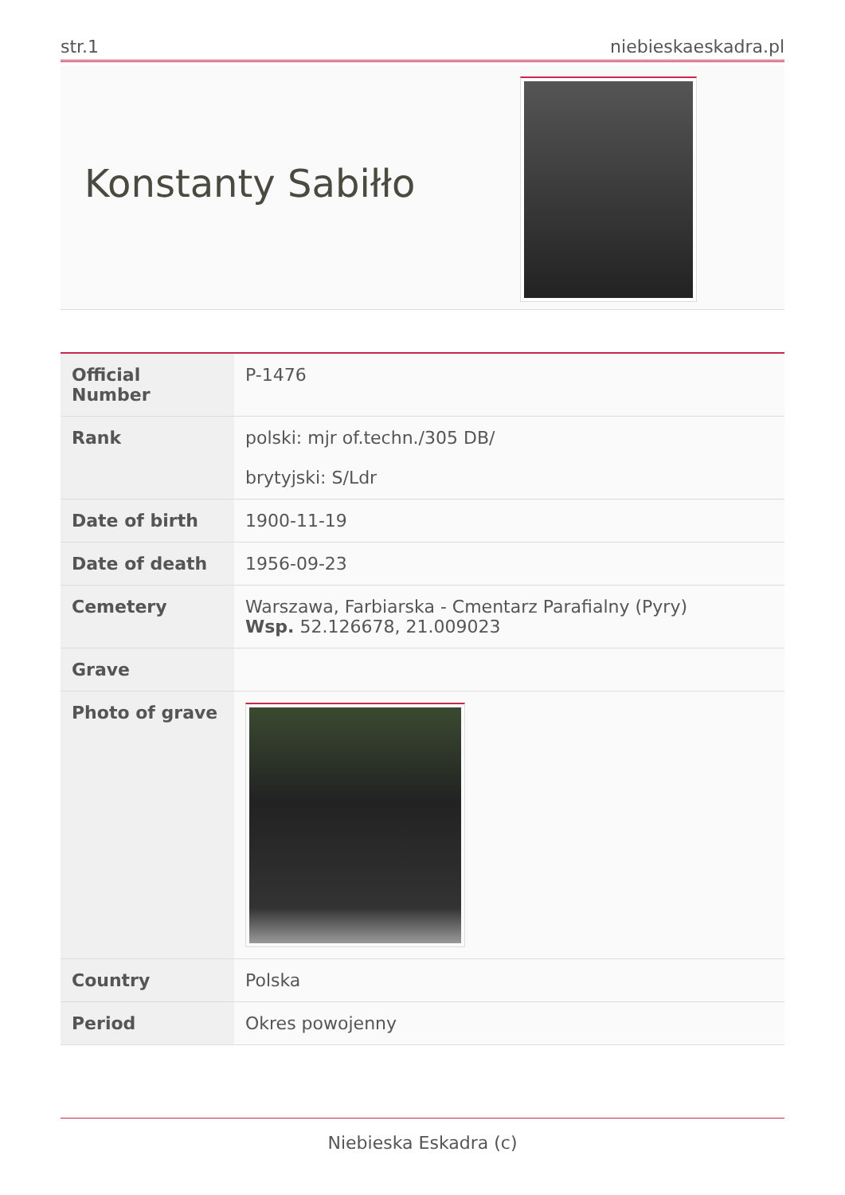str.1 niebieskaeskadra.pl
Konstanty Sabiłło
| Official Number | P-1476 |
| Rank | polski: mjr of.techn./305 DB/ brytyjski: S/Ldr |
| Date of birth | 1900-11-19 |
| Date of death | 1956-09-23 |
| Cemetery | Warszawa, Farbiarska - Cmentarz Parafialny (Pyry) Wsp. 52.126678, 21.009023 |
| Grave | |
| Photo of grave | |
| Country | Polska |
| Period | Okres powojenny |
Niebieska Eskadra (c)